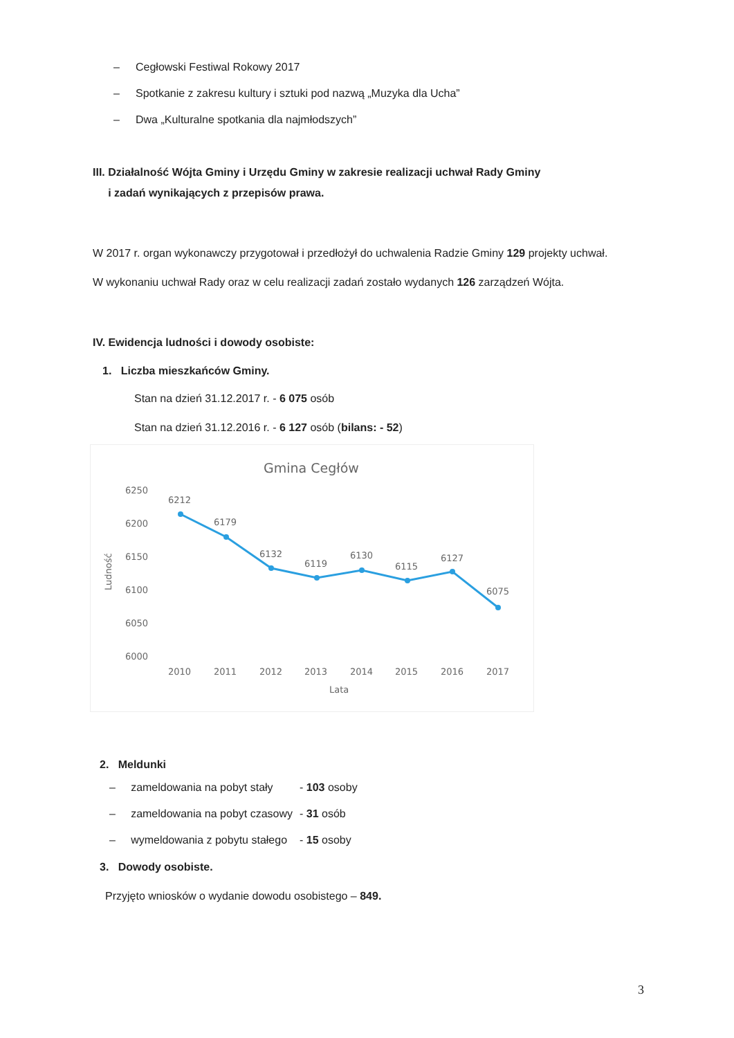– Cegłowski Festiwal Rokowy 2017
– Spotkanie z zakresu kultury i sztuki pod nazwą „Muzyka dla Ucha”
– Dwa „Kulturalne spotkania dla najmłodszych”
III. Działalność Wójta Gminy i Urzędu Gminy w zakresie realizacji uchwał Rady Gminy
i zadań wynikających z przepisów prawa.
W 2017 r. organ wykonawczy przygotował i przedłożył do uchwalenia Radzie Gminy 129 projekty uchwał.
W wykonaniu uchwał Rady oraz w celu realizacji zadań zostało wydanych 126 zarządzeń Wójta.
IV. Ewidencja ludności i dowody osobiste:
1. Liczba mieszkańców Gminy.
Stan na dzień 31.12.2017 r. - 6 075 osób
Stan na dzień 31.12.2016 r. - 6 127 osób (bilans: - 52)
Gmina Cegłów
6250
6200
6150
6100
6050
6000
Ludność
6212
6179
6132
6119
6130
6115
6127
6075
2010
2011
2012
2013
2014
2015
2016
2017
Lata
2. Meldunki
| – zameldowania na pobyt stały | - 103 osoby |
| – zameldowania na pobyt czasowy | - 31 osób |
| – wymeldowania z pobytu stałego | - 15 osoby |
3. Dowody osobiste.
Przyjęto wniosków o wydanie dowodu osobistego – 849.
3